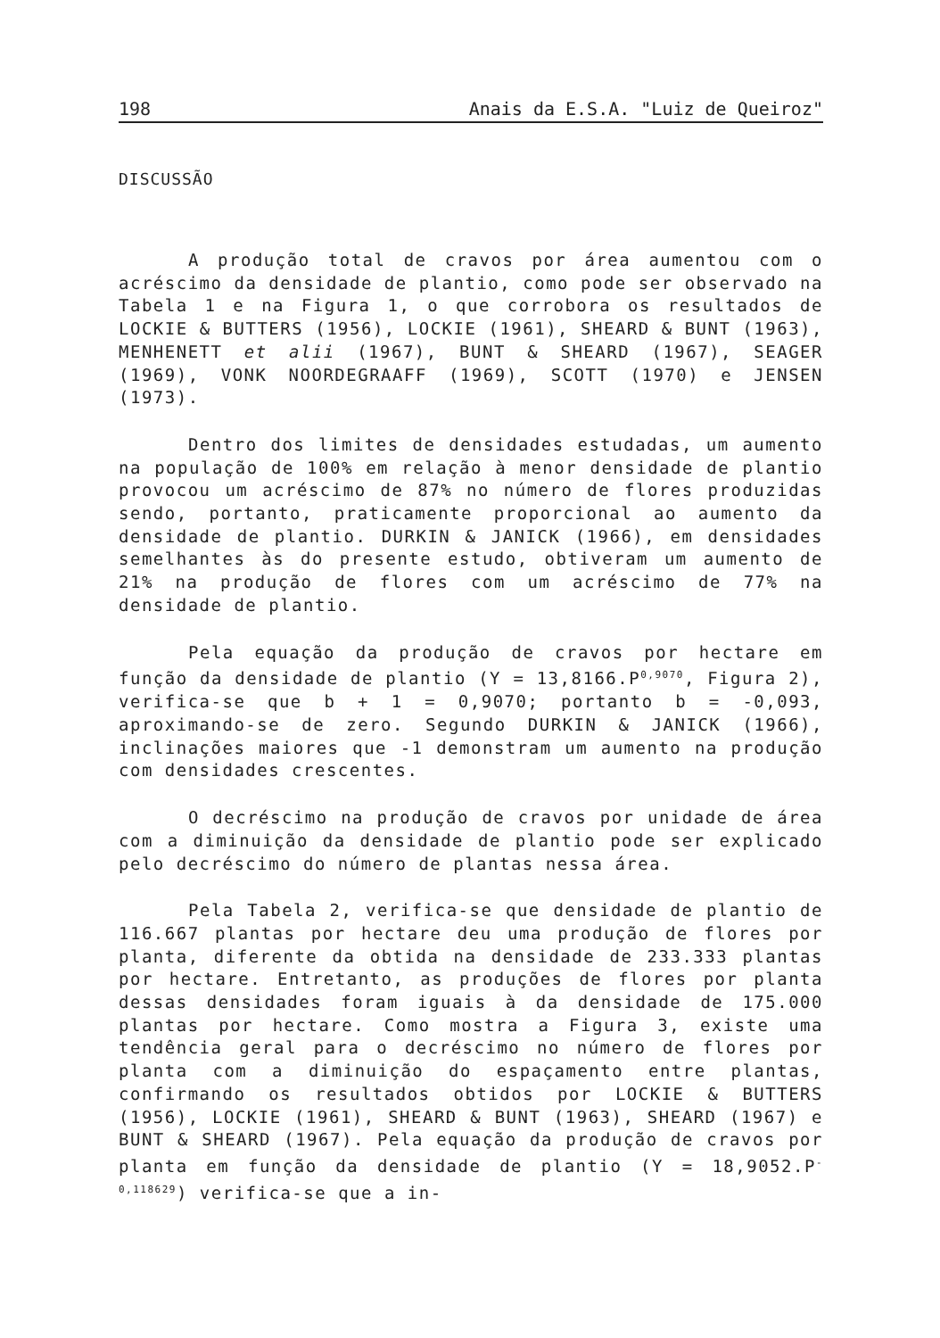198 Anais da E.S.A. "Luiz de Queiroz"
DISCUSSÃO
A produção total de cravos por área aumentou com o acréscimo da densidade de plantio, como pode ser observado na Tabela 1 e na Figura 1, o que corrobora os resultados de LOCKIE & BUTTERS (1956), LOCKIE (1961), SHEARD & BUNT (1963), MENHENETT et alii (1967), BUNT & SHEARD (1967), SEAGER (1969), VONK NOORDEGRAAFF (1969), SCOTT (1970) e JENSEN (1973).
Dentro dos limites de densidades estudadas, um aumento na população de 100% em relação à menor densidade de plantio provocou um acréscimo de 87% no número de flores produzidas sendo, portanto, praticamente proporcional ao aumento da densidade de plantio. DURKIN & JANICK (1966), em densidades semelhantes às do presente estudo, obtiveram um aumento de 21% na produção de flores com um acréscimo de 77% na densidade de plantio.
Pela equação da produção de cravos por hectare em função da densidade de plantio (Y = 13,8166.P<sup>0,9070</sup>, Figura 2), verifica-se que b + 1 = 0,9070; portanto b = -0,093, aproximando-se de zero. Segundo DURKIN & JANICK (1966), inclinações maiores que -1 demonstram um aumento na produção com densidades crescentes.
O decréscimo na produção de cravos por unidade de área com a diminuição da densidade de plantio pode ser explicado pelo decréscimo do número de plantas nessa área.
Pela Tabela 2, verifica-se que densidade de plantio de 116.667 plantas por hectare deu uma produção de flores por planta, diferente da obtida na densidade de 233.333 plantas por hectare. Entretanto, as produções de flores por planta dessas densidades foram iguais à da densidade de 175.000 plantas por hectare. Como mostra a Figura 3, existe uma tendência geral para o decréscimo no número de flores por planta com a diminuição do espaçamento entre plantas, confirmando os resultados obtidos por LOCKIE & BUTTERS (1956), LOCKIE (1961), SHEARD & BUNT (1963), SHEARD (1967) e BUNT & SHEARD (1967). Pela equação da produção de cravos por planta em função da densidade de plantio (Y = 18,9052.P<sup>-0,118629</sup>) verifica-se que a in-